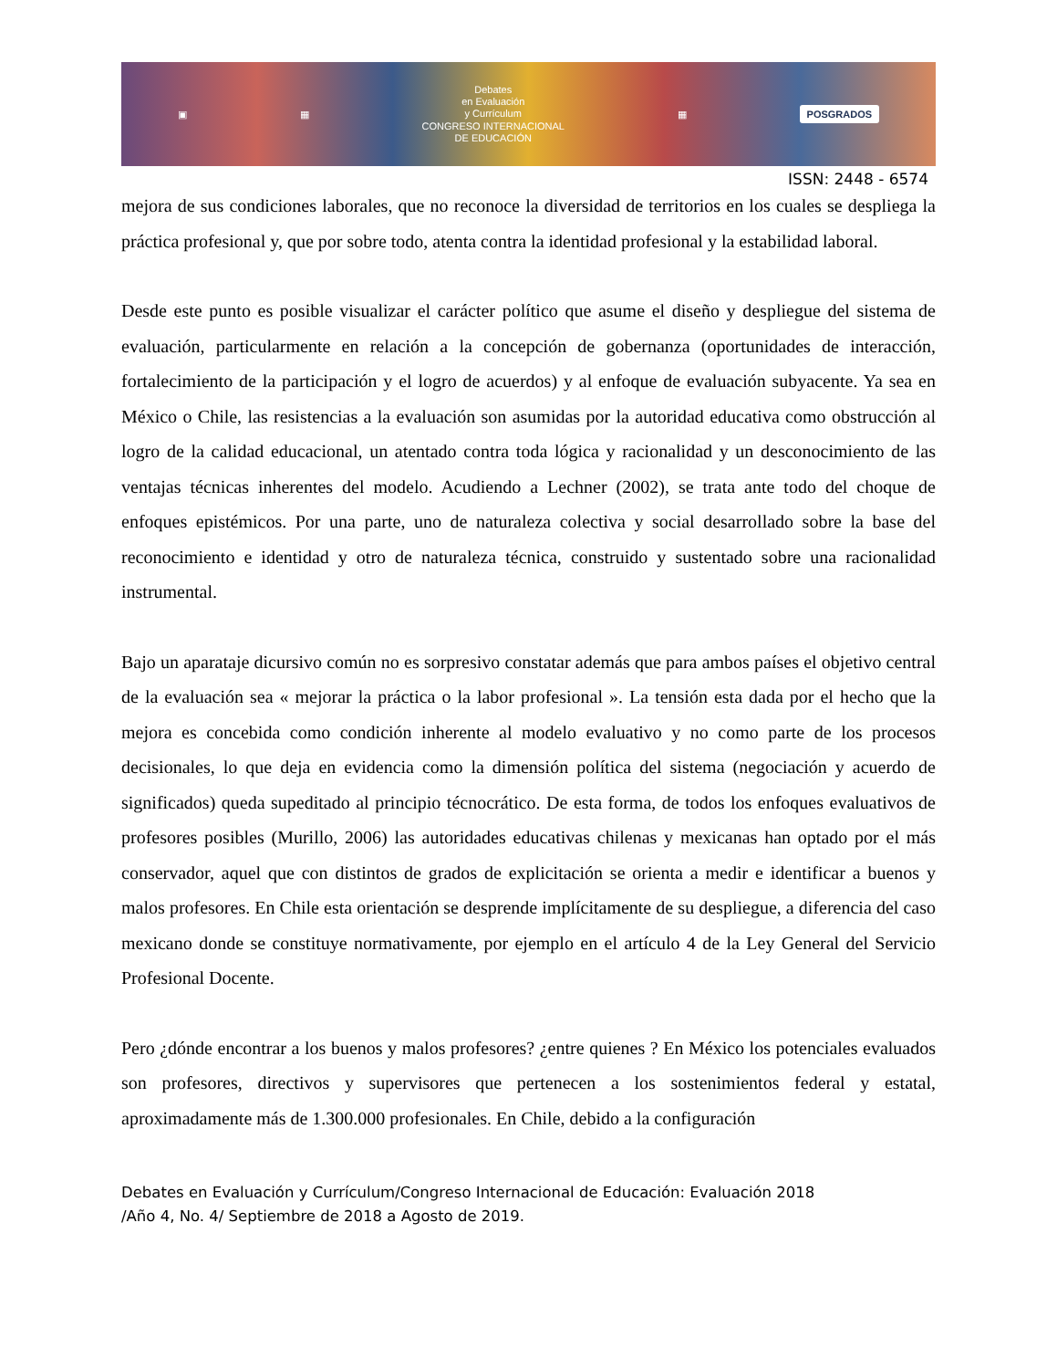▣ ▦
Debates
en Evaluación
y Currículum
CONGRESO INTERNACIONAL
DE EDUCACIÓN
▦ POSGRADOS
ISSN: 2448 - 6574
mejora de sus condiciones laborales, que no reconoce la diversidad de territorios en los cuales se despliega la práctica profesional y, que por sobre todo, atenta contra la identidad profesional y la estabilidad laboral.
Desde este punto es posible visualizar el carácter político que asume el diseño y despliegue del sistema de evaluación, particularmente en relación a la concepción de gobernanza (oportunidades de interacción, fortalecimiento de la participación y el logro de acuerdos) y al enfoque de evaluación subyacente. Ya sea en México o Chile, las resistencias a la evaluación son asumidas por la autoridad educativa como obstrucción al logro de la calidad educacional, un atentado contra toda lógica y racionalidad y un desconocimiento de las ventajas técnicas inherentes del modelo. Acudiendo a Lechner (2002), se trata ante todo del choque de enfoques epistémicos. Por una parte, uno de naturaleza colectiva y social desarrollado sobre la base del reconocimiento e identidad y otro de naturaleza técnica, construido y sustentado sobre una racionalidad instrumental.
Bajo un aparataje dicursivo común no es sorpresivo constatar además que para ambos países el objetivo central de la evaluación sea « mejorar la práctica o la labor profesional ». La tensión esta dada por el hecho que la mejora es concebida como condición inherente al modelo evaluativo y no como parte de los procesos decisionales, lo que deja en evidencia como la dimensión política del sistema (negociación y acuerdo de significados) queda supeditado al principio técnocrático. De esta forma, de todos los enfoques evaluativos de profesores posibles (Murillo, 2006) las autoridades educativas chilenas y mexicanas han optado por el más conservador, aquel que con distintos de grados de explicitación se orienta a medir e identificar a buenos y malos profesores. En Chile esta orientación se desprende implícitamente de su despliegue, a diferencia del caso mexicano donde se constituye normativamente, por ejemplo en el artículo 4 de la Ley General del Servicio Profesional Docente.
Pero ¿dónde encontrar a los buenos y malos profesores? ¿entre quienes ? En México los potenciales evaluados son profesores, directivos y supervisores que pertenecen a los sostenimientos federal y estatal, aproximadamente más de 1.300.000 profesionales. En Chile, debido a la configuración
Debates en Evaluación y Currículum/Congreso Internacional de Educación: Evaluación 2018
/Año 4, No. 4/ Septiembre de 2018 a Agosto de 2019.